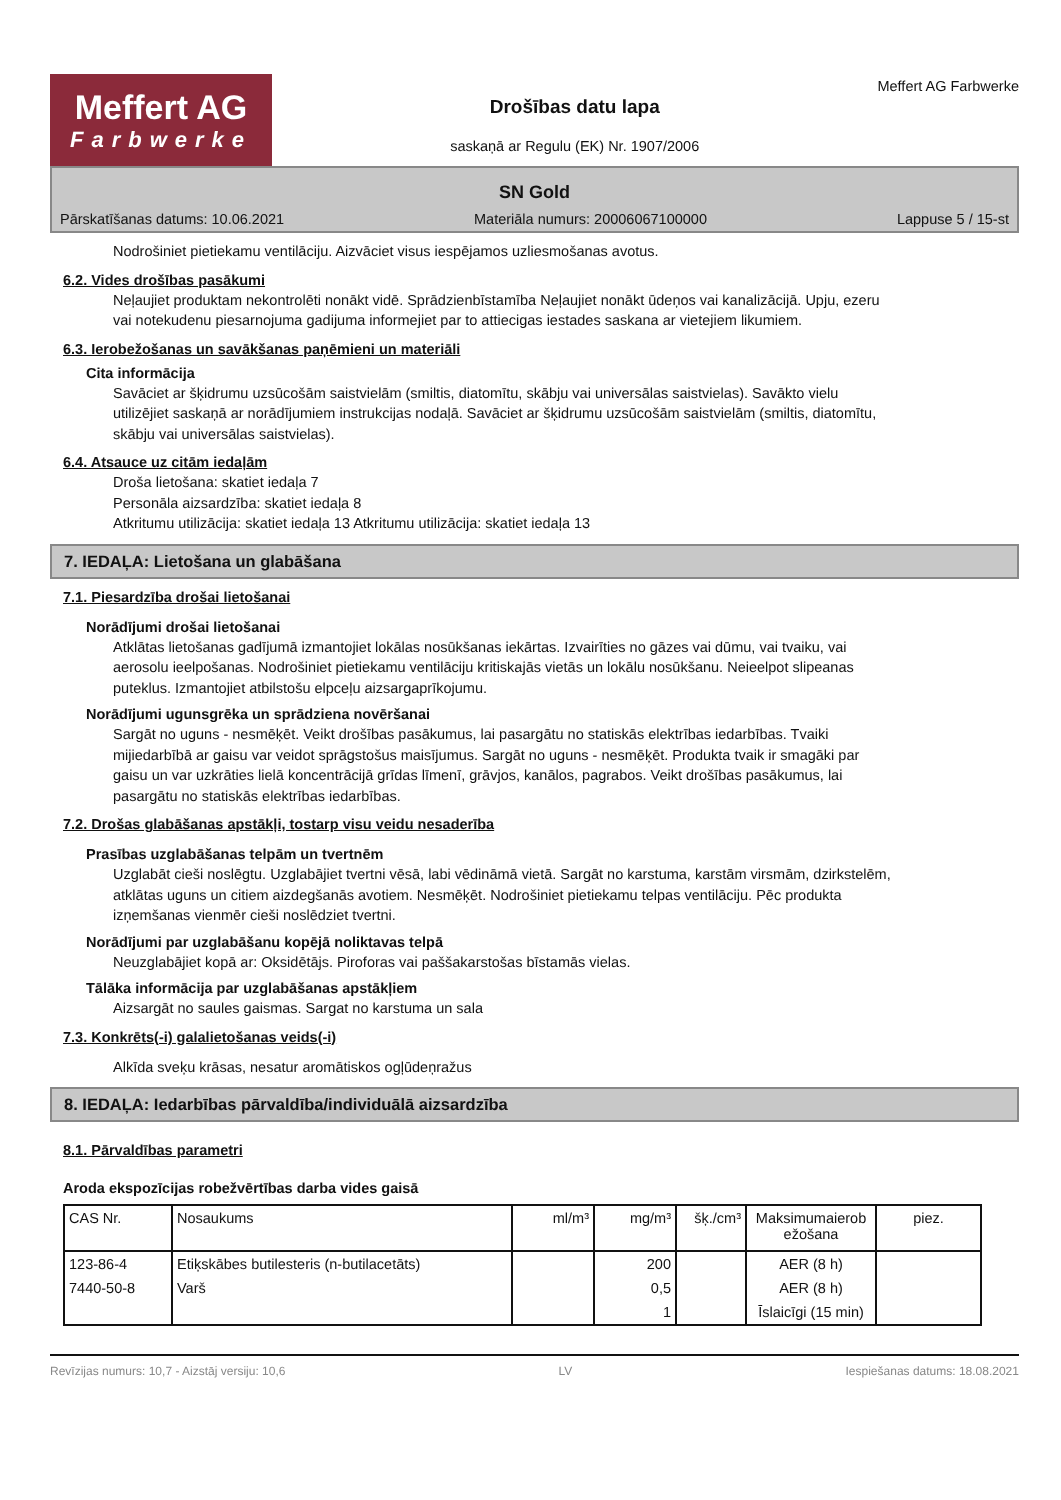Meffert AG
Farbwerke
Drošības datu lapa
saskaņā ar Regulu (EK) Nr. 1907/2006
Meffert AG Farbwerke
SN Gold
Pārskatīšanas datums: 10.06.2021 Materiāla numurs: 20006067100000 Lappuse 5 / 15-st
Nodrošiniet pietiekamu ventilāciju. Aizvāciet visus iespējamos uzliesmošanas avotus.
6.2. Vides drošības pasākumi
Neļaujiet produktam nekontrolēti nonākt vidē. Sprādzienbīstamība Neļaujiet nonākt ūdeņos vai kanalizācijā. Upju, ezeru vai notekudenu piesarnojuma gadijuma informejiet par to attiecigas iestades saskana ar vietejiem likumiem.
6.3. Ierobežošanas un savākšanas paņēmieni un materiāli
Cita informācija
Savāciet ar šķidrumu uzsūcošām saistvielām (smiltis, diatomītu, skābju vai universālas saistvielas). Savākto vielu utilizējiet saskaņā ar norādījumiem instrukcijas nodaļā. Savāciet ar šķidrumu uzsūcošām saistvielām (smiltis, diatomītu, skābju vai universālas saistvielas).
6.4. Atsauce uz citām iedaļām
Droša lietošana: skatiet iedaļa 7
Personāla aizsardzība: skatiet iedaļa 8
Atkritumu utilizācija: skatiet iedaļa 13 Atkritumu utilizācija: skatiet iedaļa 13
7. IEDAĻA: Lietošana un glabāšana
7.1. Piesardzība drošai lietošanai
Norādījumi drošai lietošanai
Atklātas lietošanas gadījumā izmantojiet lokālas nosūkšanas iekārtas. Izvairīties no gāzes vai dūmu, vai tvaiku, vai aerosolu ieelpošanas. Nodrošiniet pietiekamu ventilāciju kritiskajās vietās un lokālu nosūkšanu. Neieelpot slipeanas puteklus. Izmantojiet atbilstošu elpceļu aizsargaprīkojumu.
Norādījumi ugunsgrēka un sprādziena novēršanai
Sargāt no uguns - nesmēķēt. Veikt drošības pasākumus, lai pasargātu no statiskās elektrības iedarbības. Tvaiki mijiedarbībā ar gaisu var veidot sprāgstošus maisījumus. Sargāt no uguns - nesmēķēt. Produkta tvaik ir smagāki par gaisu un var uzkrāties lielā koncentrācijā grīdas līmenī, grāvjos, kanālos, pagrabos. Veikt drošības pasākumus, lai pasargātu no statiskās elektrības iedarbības.
7.2. Drošas glabāšanas apstākļi, tostarp visu veidu nesaderība
Prasības uzglabāšanas telpām un tvertnēm
Uzglabāt cieši noslēgtu. Uzglabājiet tvertni vēsā, labi vēdināmā vietā. Sargāt no karstuma, karstām virsmām, dzirkstelēm, atklātas uguns un citiem aizdegšanās avotiem. Nesmēķēt. Nodrošiniet pietiekamu telpas ventilāciju. Pēc produkta izņemšanas vienmēr cieši noslēdziet tvertni.
Norādījumi par uzglabāšanu kopējā noliktavas telpā
Neuzglabājiet kopā ar: Oksidētājs. Piroforas vai paššakarstošas bīstamās vielas.
Tālāka informācija par uzglabāšanas apstākļiem
Aizsargāt no saules gaismas. Sargat no karstuma un sala
7.3. Konkrēts(-i) galalietošanas veids(-i)
Alkīda sveķu krāsas, nesatur aromātiskos ogļūdeņražus
8. IEDAĻA: Iedarbības pārvaldība/individuālā aizsardzība
8.1. Pārvaldības parametri
Aroda ekspozīcijas robežvērtības darba vides gaisā
| CAS Nr. | Nosaukums | ml/m³ | mg/m³ | šķ./cm³ | Maksimumaierob ežošana | piez. |
| --- | --- | --- | --- | --- | --- | --- |
| 123-86-4 | Etiķskābes butilesteris (n-butilacetāts) | | 200 | | AER (8 h) | |
| 7440-50-8 | Varš | | 0,5 | | AER (8 h) | |
| | | | 1 | | Īslaicīgi (15 min) | |
Revīzijas numurs: 10,7 - Aizstāj versiju: 10,6 LV Iespiešanas datums: 18.08.2021